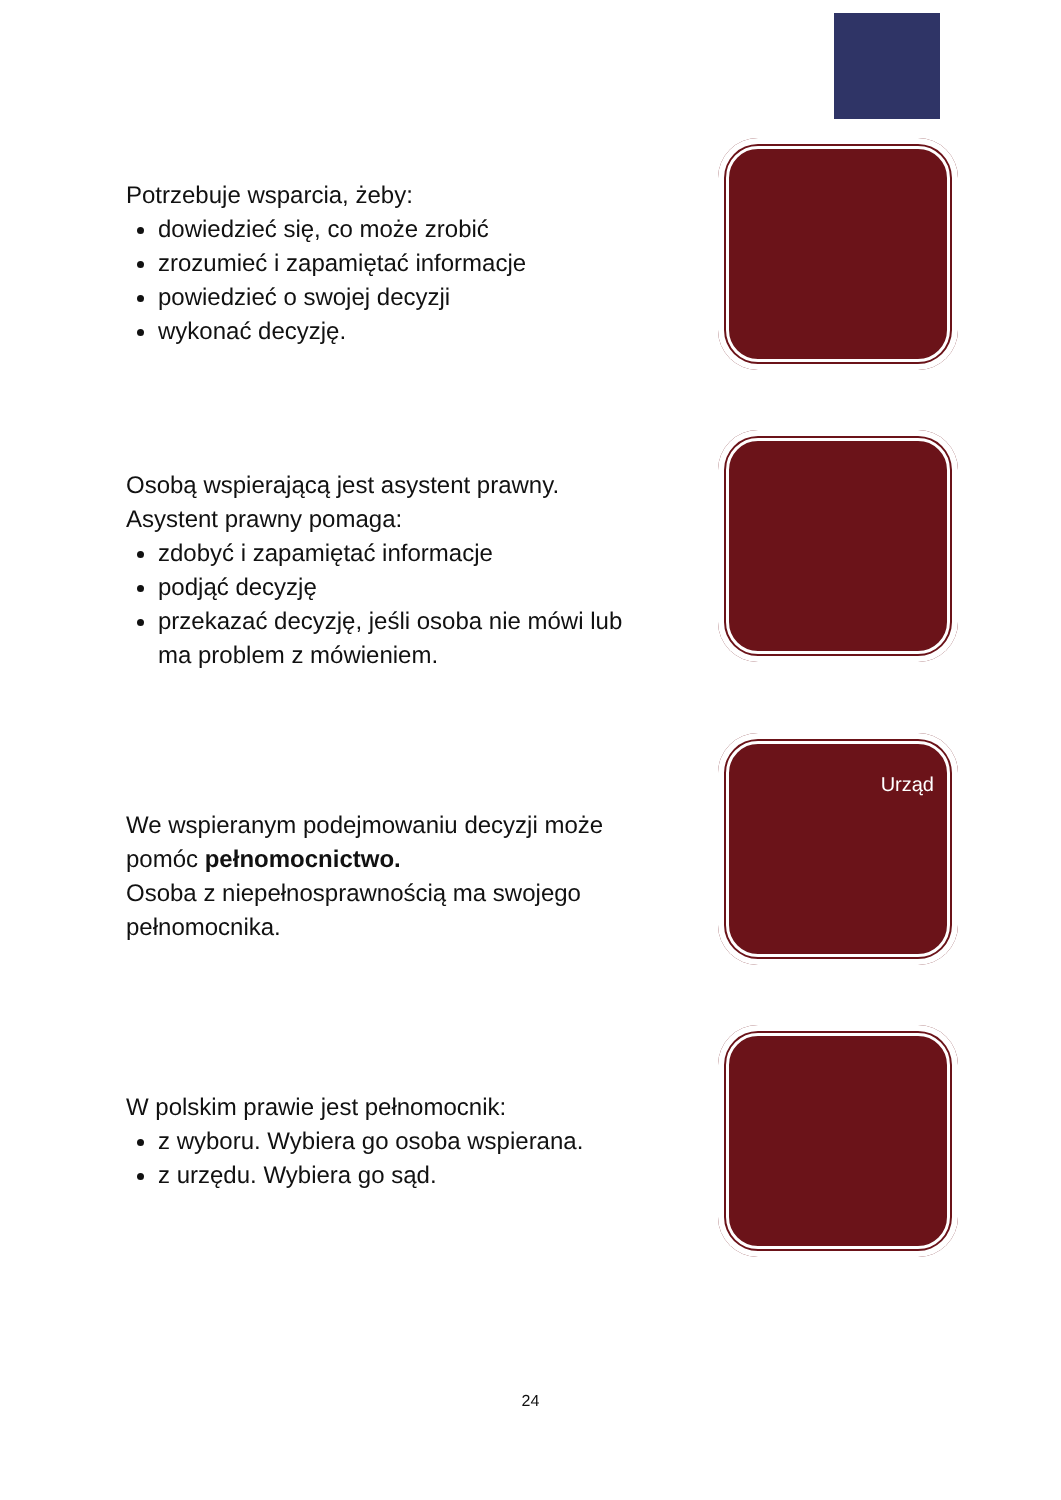Potrzebuje wsparcia, żeby:
dowiedzieć się, co może zrobić
zrozumieć i zapamiętać informacje
powiedzieć o swojej decyzji
wykonać decyzję.
Osobą wspierającą jest asystent prawny.
Asystent prawny pomaga:
zdobyć i zapamiętać informacje
podjąć decyzję
przekazać decyzję, jeśli osoba nie mówi lub ma problem z mówieniem.
Urząd
We wspieranym podejmowaniu decyzji może pomóc pełnomocnictwo.
Osoba z niepełnosprawnością ma swojego pełnomocnika.
W polskim prawie jest pełnomocnik:
z wyboru. Wybiera go osoba wspierana.
z urzędu. Wybiera go sąd.
24